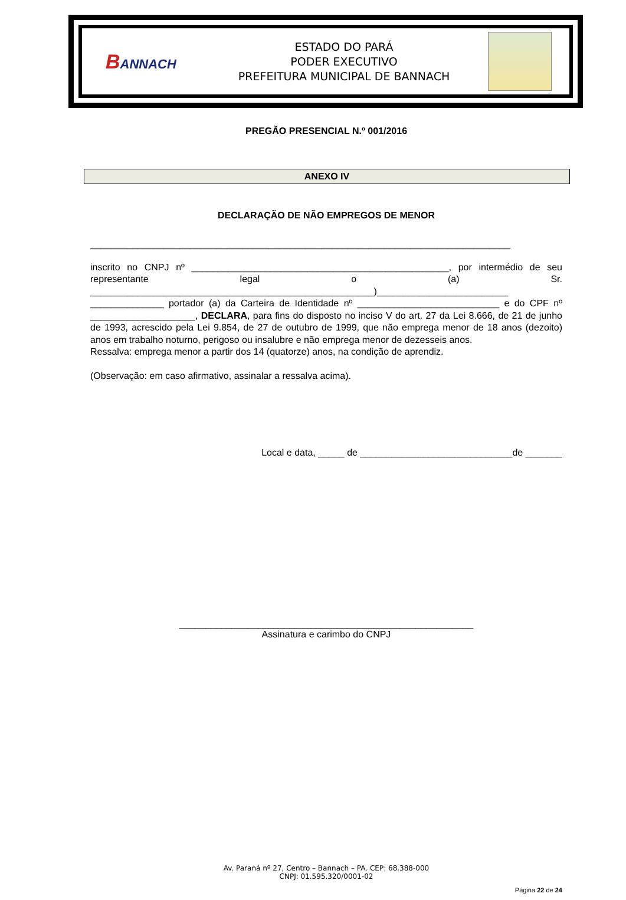BANNACH
ESTADO DO PARÁ
PODER EXECUTIVO
PREFEITURA MUNICIPAL DE BANNACH
PREGÃO PRESENCIAL N.º 001/2016
ANEXO IV
DECLARAÇÃO DE NÃO EMPREGOS DE MENOR
________________________________________________________________________________
inscrito no CNPJ nº _________________________________________________, por intermédio de seu representante legal o (a) Sr. ______________________________________________________)_________________________ ______________ portador (a) da Carteira de Identidade nº ___________________________ e do CPF nº ____________________, DECLARA, para fins do disposto no inciso V do art. 27 da Lei 8.666, de 21 de junho de 1993, acrescido pela Lei 9.854, de 27 de outubro de 1999, que não emprega menor de 18 anos (dezoito) anos em trabalho noturno, perigoso ou insalubre e não emprega menor de dezesseis anos.
Ressalva: emprega menor a partir dos 14 (quatorze) anos, na condição de aprendiz.
(Observação: em caso afirmativo, assinalar a ressalva acima).
Local e data, _____ de _____________________________de _______
________________________________________________________
Assinatura e carimbo do CNPJ
Av. Paraná nº 27, Centro – Bannach – PA. CEP: 68.388-000
CNPJ: 01.595.320/0001-02
Página 22 de 24